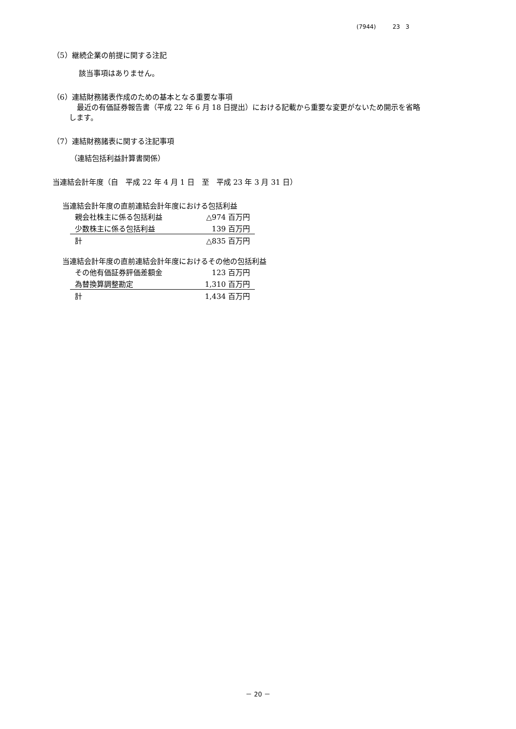(7944) 23 3
（5）継続企業の前提に関する注記
該当事項はありません。
（6）連結財務諸表作成のための基本となる重要な事項
最近の有価証券報告書（平成 22 年 6 月 18 日提出）における記載から重要な変更がないため開示を省略
します。
（7）連結財務諸表に関する注記事項
（連結包括利益計算書関係）
当連結会計年度（自　平成 22 年 4 月 1 日　至　平成 23 年 3 月 31 日）
当連結会計年度の直前連結会計年度における包括利益
| 親会社株主に係る包括利益 | △974 百万円 |
| 少数株主に係る包括利益 | 139 百万円 |
| 計 | △835 百万円 |
当連結会計年度の直前連結会計年度におけるその他の包括利益
| その他有価証券評価差額金 | 123 百万円 |
| 為替換算調整勘定 | 1,310 百万円 |
| 計 | 1,434 百万円 |
－ 20 －